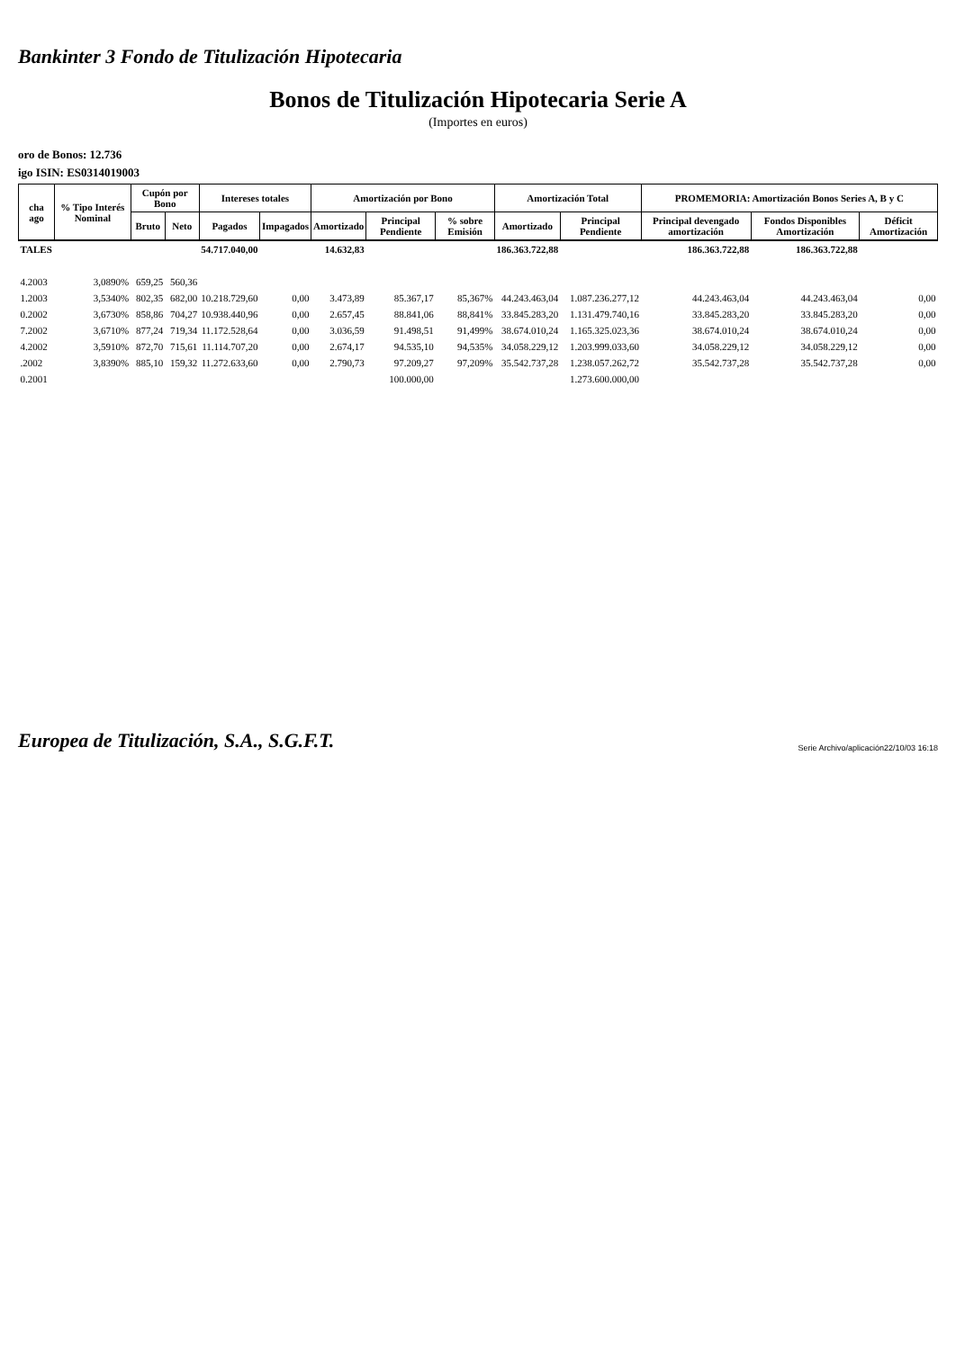Bankinter 3 Fondo de Titulización Hipotecaria
Bonos de Titulización Hipotecaria Serie A
(Importes en euros)
oro de Bonos: 12.736
igo ISIN: ES0314019003
| cha ago | % Tipo Interés Nominal | Cupón por Bono | | Intereses totales | | Amortización por Bono | | | Amortización Total | | PROMEMORIA: Amortización Bonos Series A, B y C | | |
| --- | --- | --- | --- | --- | --- | --- | --- | --- | --- | --- | --- | --- | --- |
| | | Bruto | Neto | Pagados | Impagados | Amortizado | Principal Pendiente | % sobre Emisión | Amortizado | Principal Pendiente | Principal devengado amortización | Fondos Disponibles Amortización | Déficit Amortización |
| TALES | | | | 54.717.040,00 | | 14.632,83 | | | 186.363.722,88 | | 186.363.722,88 | 186.363.722,88 | |
| 4.2003 | 3,0890% | 659,25 | 560,36 | | | | | | | | | | |
| 1.2003 | 3,5340% | 802,35 | 682,00 | 10.218.729,60 | 0,00 | 3.473,89 | 85.367,17 | 85,367% | 44.243.463,04 | 1.087.236.277,12 | 44.243.463,04 | 44.243.463,04 | 0,00 |
| 0.2002 | 3,6730% | 858,86 | 704,27 | 10.938.440,96 | 0,00 | 2.657,45 | 88.841,06 | 88,841% | 33.845.283,20 | 1.131.479.740,16 | 33.845.283,20 | 33.845.283,20 | 0,00 |
| 7.2002 | 3,6710% | 877,24 | 719,34 | 11.172.528,64 | 0,00 | 3.036,59 | 91.498,51 | 91,499% | 38.674.010,24 | 1.165.325.023,36 | 38.674.010,24 | 38.674.010,24 | 0,00 |
| 4.2002 | 3,5910% | 872,70 | 715,61 | 11.114.707,20 | 0,00 | 2.674,17 | 94.535,10 | 94,535% | 34.058.229,12 | 1.203.999.033,60 | 34.058.229,12 | 34.058.229,12 | 0,00 |
| .2002 | 3,8390% | 885,10 | 159,32 | 11.272.633,60 | 0,00 | 2.790,73 | 97.209,27 | 97,209% | 35.542.737,28 | 1.238.057.262,72 | 35.542.737,28 | 35.542.737,28 | 0,00 |
| 0.2001 | | | | | | | 100.000,00 | | | 1.273.600.000,00 | | | |
Europea de Titulización, S.A., S.G.F.T. Serie Archivo/aplicación22/10/03 16:18